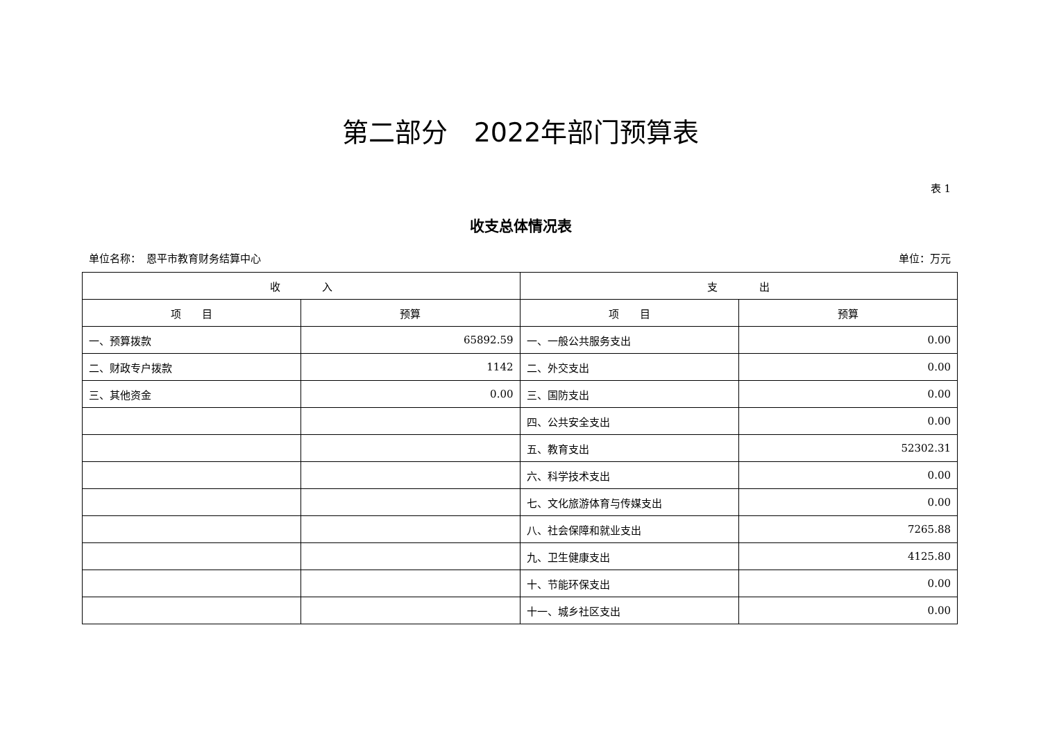第二部分　2022年部门预算表
表 1
收支总体情况表
单位名称：　恩平市教育财务结算中心 单位：万元
| 收 入 | | 支 出 | |
| --- | --- | --- | --- |
| 项 目 | 预算 | 项 目 | 预算 |
| 一、预算拨款 | 65892.59 | 一、一般公共服务支出 | 0.00 |
| 二、财政专户拨款 | 1142 | 二、外交支出 | 0.00 |
| 三、其他资金 | 0.00 | 三、国防支出 | 0.00 |
| | | 四、公共安全支出 | 0.00 |
| | | 五、教育支出 | 52302.31 |
| | | 六、科学技术支出 | 0.00 |
| | | 七、文化旅游体育与传媒支出 | 0.00 |
| | | 八、社会保障和就业支出 | 7265.88 |
| | | 九、卫生健康支出 | 4125.80 |
| | | 十、节能环保支出 | 0.00 |
| | | 十一、城乡社区支出 | 0.00 |